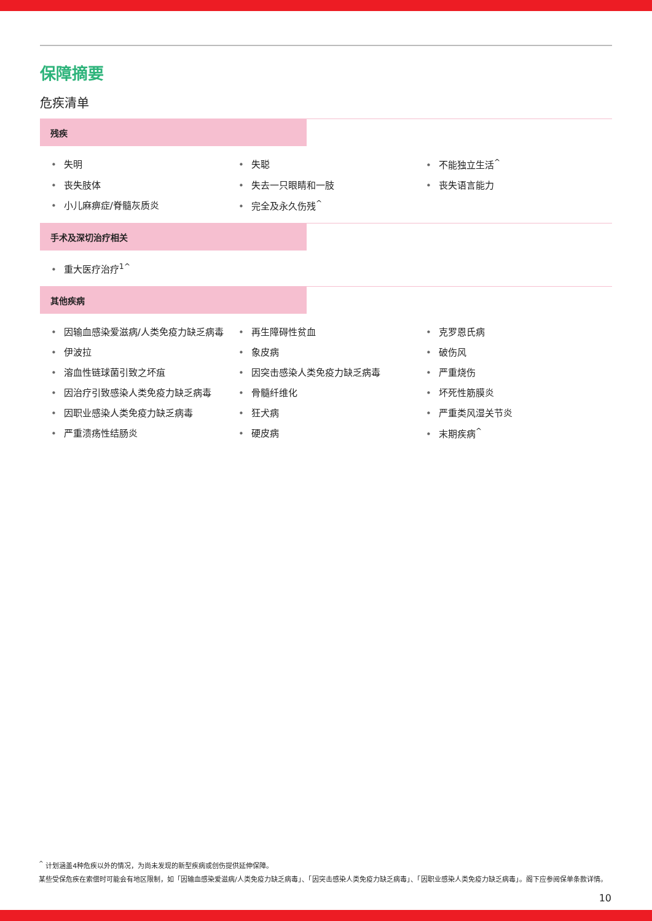保障摘要
危疾清单
残疾
失明
失聪
不能独立生活<sup>^</sup>
丧失肢体
失去一只眼睛和一肢
丧失语言能力
小儿麻痹症/脊髓灰质炎
完全及永久伤残<sup>^</sup>
手术及深切治疗相关
重大医疗治疗<sup>1^</sup>
其他疾病
因输血感染爱滋病/人类免疫力缺乏病毒
再生障碍性贫血
克罗恩氏病
伊波拉
象皮病
破伤风
溶血性链球菌引致之坏疽
因突击感染人类免疫力缺乏病毒
严重烧伤
因治疗引致感染人类免疫力缺乏病毒
骨髓纤维化
坏死性筋膜炎
因职业感染人类免疫力缺乏病毒
狂犬病
严重类风湿关节炎
严重溃疡性结肠炎
硬皮病
末期疾病<sup>^</sup>
<sup>^</sup> 计划涵盖4种危疾以外的情况，为尚未发现的新型疾病或创伤提供延伸保障。
某些受保危疾在索偿时可能会有地区限制，如「因输血感染爱滋病/人类免疫力缺乏病毒」、「因突击感染人类免疫力缺乏病毒」、「因职业感染人类免疫力缺乏病毒」。阁下应参阅保单条款详情。
10